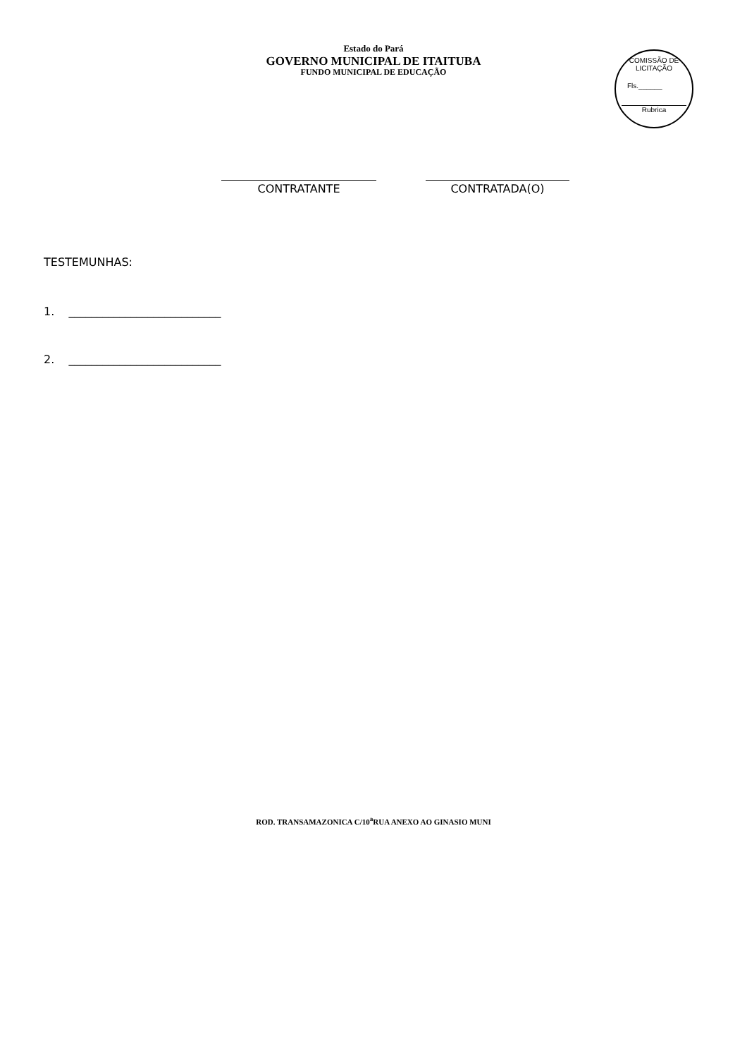Estado do Pará
GOVERNO MUNICIPAL DE ITAITUBA
FUNDO MUNICIPAL DE EDUCAÇÃO
COMISSÃO DE LICITAÇÃO
Fls.______
Rubrica
CONTRATANTE CONTRATADA(O)
TESTEMUNHAS:
1. ___________________________
2. ___________________________
ROD. TRANSAMAZONICA C/10<sup>a</sup>RUA ANEXO AO GINASIO MUNI